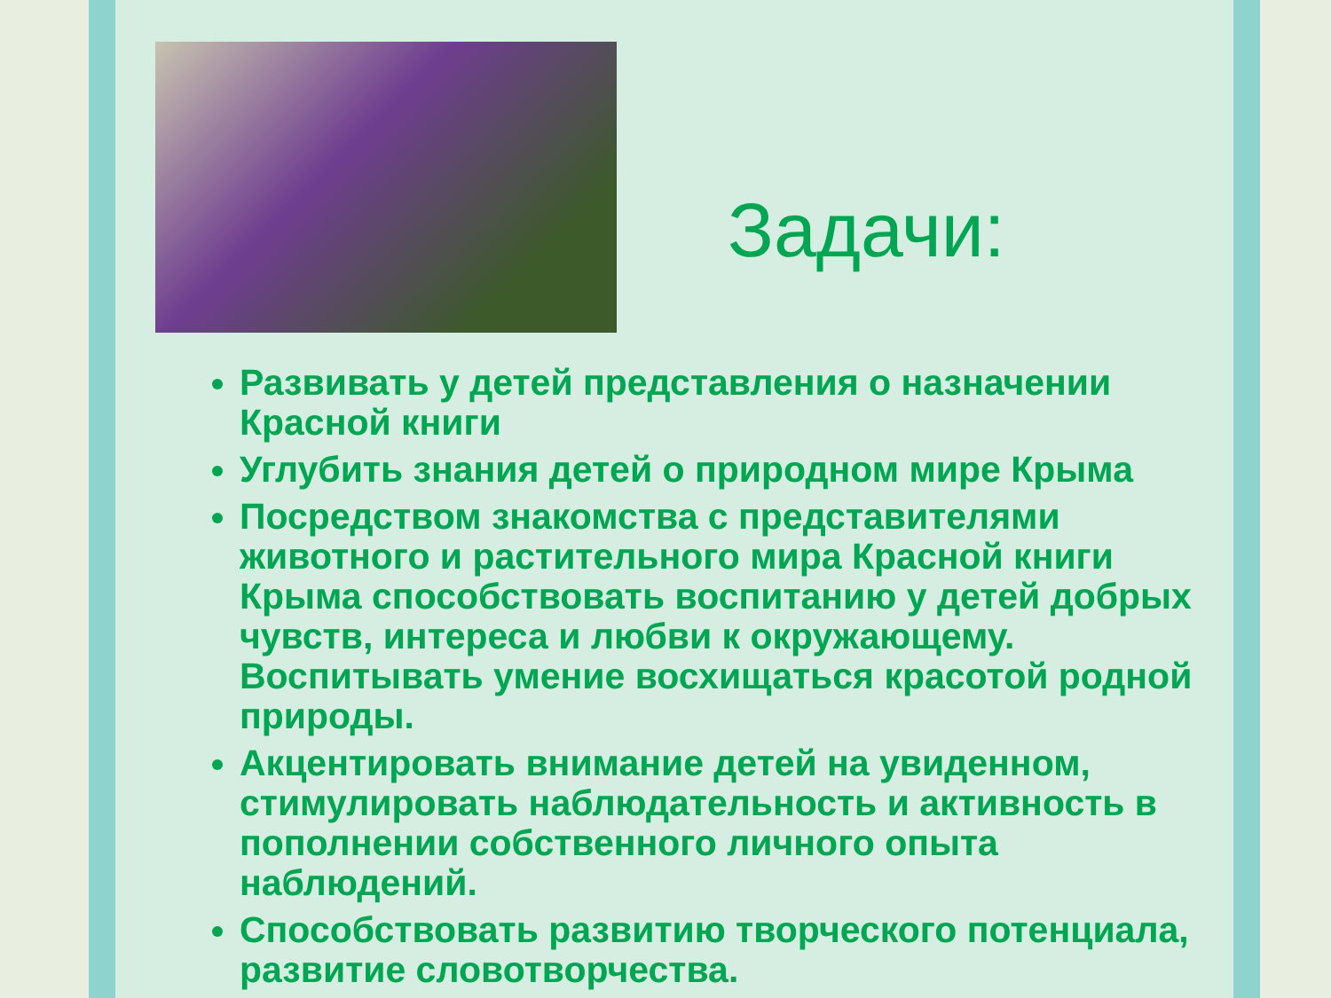Задачи:
Развивать у детей представления о назначении Красной книги
Углубить знания детей о природном мире Крыма
Посредством знакомства с представителями животного и растительного мира Красной книги Крыма способствовать воспитанию у детей добрых чувств, интереса и любви к окружающему. Воспитывать умение восхищаться красотой родной природы.
Акцентировать внимание детей на увиденном, стимулировать наблюдательность и активность в пополнении собственного личного опыта наблюдений.
Способствовать развитию творческого потенциала, развитие словотворчества.